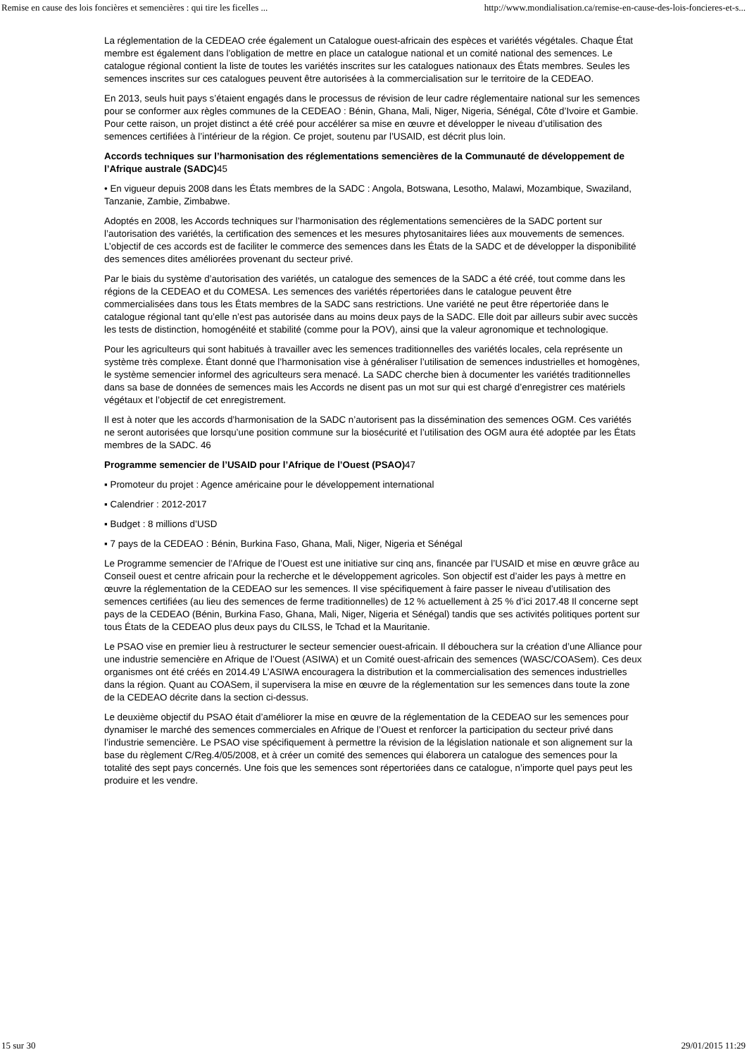Remise en cause des lois foncières et semencières : qui tire les ficelles ... http://www.mondialisation.ca/remise-en-cause-des-lois-foncieres-et-s...
La réglementation de la CEDEAO crée également un Catalogue ouest-africain des espèces et variétés végétales. Chaque État membre est également dans l’obligation de mettre en place un catalogue national et un comité national des semences. Le catalogue régional contient la liste de toutes les variétés inscrites sur les catalogues nationaux des États membres. Seules les semences inscrites sur ces catalogues peuvent être autorisées à la commercialisation sur le territoire de la CEDEAO.
En 2013, seuls huit pays s’étaient engagés dans le processus de révision de leur cadre réglementaire national sur les semences pour se conformer aux règles communes de la CEDEAO : Bénin, Ghana, Mali, Niger, Nigeria, Sénégal, Côte d’Ivoire et Gambie. Pour cette raison, un projet distinct a été créé pour accélérer sa mise en œuvre et développer le niveau d’utilisation des semences certifiées à l’intérieur de la région. Ce projet, soutenu par l’USAID, est décrit plus loin.
Accords techniques sur l’harmonisation des réglementations semencières de la Communauté de développement de l’Afrique australe (SADC) 45
• En vigueur depuis 2008 dans les États membres de la SADC : Angola, Botswana, Lesotho, Malawi, Mozambique, Swaziland, Tanzanie, Zambie, Zimbabwe.
Adoptés en 2008, les Accords techniques sur l’harmonisation des réglementations semencières de la SADC portent sur l’autorisation des variétés, la certification des semences et les mesures phytosanitaires liées aux mouvements de semences. L’objectif de ces accords est de faciliter le commerce des semences dans les États de la SADC et de développer la disponibilité des semences dites améliorées provenant du secteur privé.
Par le biais du système d’autorisation des variétés, un catalogue des semences de la SADC a été créé, tout comme dans les régions de la CEDEAO et du COMESA. Les semences des variétés répertoriées dans le catalogue peuvent être commercialisées dans tous les États membres de la SADC sans restrictions. Une variété ne peut être répertoriée dans le catalogue régional tant qu’elle n’est pas autorisée dans au moins deux pays de la SADC. Elle doit par ailleurs subir avec succès les tests de distinction, homogénéité et stabilité (comme pour la POV), ainsi que la valeur agronomique et technologique.
Pour les agriculteurs qui sont habitués à travailler avec les semences traditionnelles des variétés locales, cela représente un système très complexe. Étant donné que l’harmonisation vise à généraliser l’utilisation de semences industrielles et homogènes, le système semencier informel des agriculteurs sera menacé. La SADC cherche bien à documenter les variétés traditionnelles dans sa base de données de semences mais les Accords ne disent pas un mot sur qui est chargé d’enregistrer ces matériels végétaux et l’objectif de cet enregistrement.
Il est à noter que les accords d’harmonisation de la SADC n’autorisent pas la dissémination des semences OGM. Ces variétés ne seront autorisées que lorsqu’une position commune sur la biosécurité et l’utilisation des OGM aura été adoptée par les États membres de la SADC. 46
Programme semencier de l’USAID pour l’Afrique de l’Ouest (PSAO) 47
▪ Promoteur du projet : Agence américaine pour le développement international
▪ Calendrier : 2012-2017
▪ Budget : 8 millions d’USD
▪ 7 pays de la CEDEAO : Bénin, Burkina Faso, Ghana, Mali, Niger, Nigeria et Sénégal
Le Programme semencier de l’Afrique de l’Ouest est une initiative sur cinq ans, financée par l’USAID et mise en œuvre grâce au Conseil ouest et centre africain pour la recherche et le développement agricoles. Son objectif est d’aider les pays à mettre en œuvre la réglementation de la CEDEAO sur les semences. Il vise spécifiquement à faire passer le niveau d’utilisation des semences certifiées (au lieu des semences de ferme traditionnelles) de 12 % actuellement à 25 % d’ici 2017.48 Il concerne sept pays de la CEDEAO (Bénin, Burkina Faso, Ghana, Mali, Niger, Nigeria et Sénégal) tandis que ses activités politiques portent sur tous États de la CEDEAO plus deux pays du CILSS, le Tchad et la Mauritanie.
Le PSAO vise en premier lieu à restructurer le secteur semencier ouest-africain. Il débouchera sur la création d’une Alliance pour une industrie semencière en Afrique de l’Ouest (ASIWA) et un Comité ouest-africain des semences (WASC/COASem). Ces deux organismes ont été créés en 2014.49 L’ASIWA encouragera la distribution et la commercialisation des semences industrielles dans la région. Quant au COASem, il supervisera la mise en œuvre de la réglementation sur les semences dans toute la zone de la CEDEAO décrite dans la section ci-dessus.
Le deuxième objectif du PSAO était d’améliorer la mise en œuvre de la réglementation de la CEDEAO sur les semences pour dynamiser le marché des semences commerciales en Afrique de l’Ouest et renforcer la participation du secteur privé dans l’industrie semencière. Le PSAO vise spécifiquement à permettre la révision de la législation nationale et son alignement sur la base du règlement C/Reg.4/05/2008, et à créer un comité des semences qui élaborera un catalogue des semences pour la totalité des sept pays concernés. Une fois que les semences sont répertoriées dans ce catalogue, n’importe quel pays peut les produire et les vendre.
15 sur 30 29/01/2015 11:29